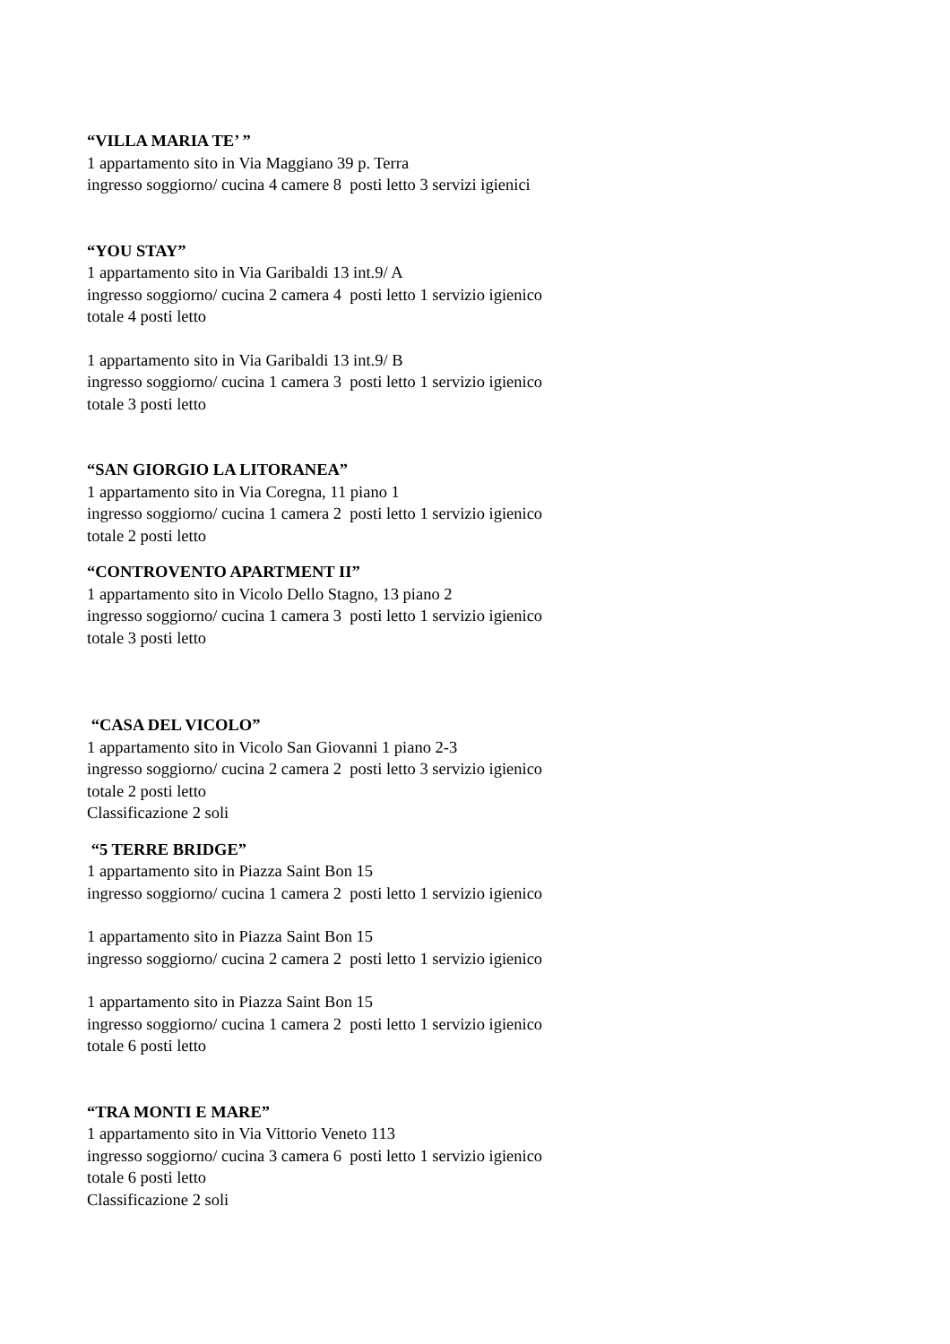“VILLA MARIA TE’ ”
1 appartamento sito in Via Maggiano 39 p. Terra
ingresso soggiorno/ cucina 4 camere 8 posti letto 3 servizi igienici
“YOU STAY”
1 appartamento sito in Via Garibaldi 13 int.9/ A
ingresso soggiorno/ cucina 2 camera 4 posti letto 1 servizio igienico
totale 4 posti letto
1 appartamento sito in Via Garibaldi 13 int.9/ B
ingresso soggiorno/ cucina 1 camera 3 posti letto 1 servizio igienico
totale 3 posti letto
“SAN GIORGIO LA LITORANEA”
1 appartamento sito in Via Coregna, 11 piano 1
ingresso soggiorno/ cucina 1 camera 2 posti letto 1 servizio igienico
totale 2 posti letto
“CONTROVENTO APARTMENT II”
1 appartamento sito in Vicolo Dello Stagno, 13 piano 2
ingresso soggiorno/ cucina 1 camera 3 posti letto 1 servizio igienico
totale 3 posti letto
“CASA DEL VICOLO”
1 appartamento sito in Vicolo San Giovanni 1 piano 2-3
ingresso soggiorno/ cucina 2 camera 2 posti letto 3 servizio igienico
totale 2 posti letto
Classificazione 2 soli
“5 TERRE BRIDGE”
1 appartamento sito in Piazza Saint Bon 15
ingresso soggiorno/ cucina 1 camera 2 posti letto 1 servizio igienico
1 appartamento sito in Piazza Saint Bon 15
ingresso soggiorno/ cucina 2 camera 2 posti letto 1 servizio igienico
1 appartamento sito in Piazza Saint Bon 15
ingresso soggiorno/ cucina 1 camera 2 posti letto 1 servizio igienico
totale 6 posti letto
“TRA MONTI E MARE”
1 appartamento sito in Via Vittorio Veneto 113
ingresso soggiorno/ cucina 3 camera 6 posti letto 1 servizio igienico
totale 6 posti letto
Classificazione 2 soli